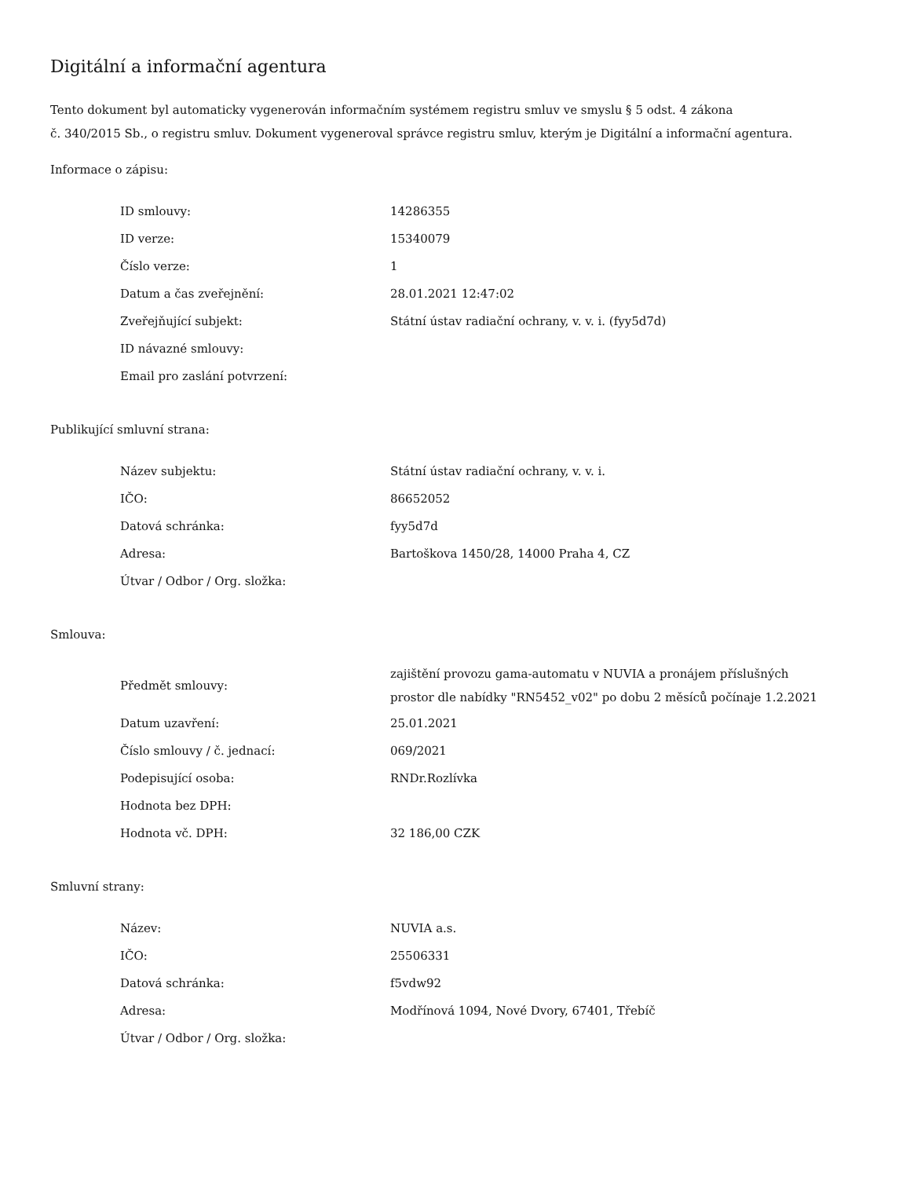Digitální a informační agentura
Tento dokument byl automaticky vygenerován informačním systémem registru smluv ve smyslu § 5 odst. 4 zákona
č. 340/2015 Sb., o registru smluv. Dokument vygeneroval správce registru smluv, kterým je Digitální a informační agentura.
Informace o zápisu:
| ID smlouvy: | 14286355 |
| ID verze: | 15340079 |
| Číslo verze: | 1 |
| Datum a čas zveřejnění: | 28.01.2021 12:47:02 |
| Zveřejňující subjekt: | Státní ústav radiační ochrany, v. v. i. (fyy5d7d) |
| ID návazné smlouvy: | |
| Email pro zaslání potvrzení: | |
Publikující smluvní strana:
| Název subjektu: | Státní ústav radiační ochrany, v. v. i. |
| IČO: | 86652052 |
| Datová schránka: | fyy5d7d |
| Adresa: | Bartoškova 1450/28, 14000 Praha 4, CZ |
| Útvar / Odbor / Org. složka: | |
Smlouva:
| Předmět smlouvy: | zajištění provozu gama-automatu v NUVIA a pronájem příslušných prostor dle nabídky "RN5452_v02" po dobu 2 měsíců počínaje 1.2.2021 |
| Datum uzavření: | 25.01.2021 |
| Číslo smlouvy / č. jednací: | 069/2021 |
| Podepisující osoba: | RNDr.Rozlívka |
| Hodnota bez DPH: | |
| Hodnota vč. DPH: | 32 186,00 CZK |
Smluvní strany:
| Název: | NUVIA a.s. |
| IČO: | 25506331 |
| Datová schránka: | f5vdw92 |
| Adresa: | Modřínová 1094, Nové Dvory, 67401, Třebíč |
| Útvar / Odbor / Org. složka: | |